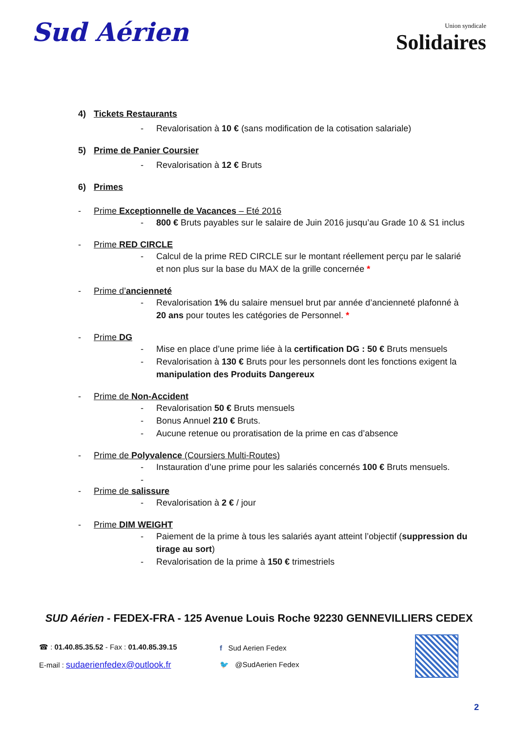Sud Aérien
Union syndicale
Solidaires
4) Tickets Restaurants
- Revalorisation à 10 € (sans modification de la cotisation salariale)
5) Prime de Panier Coursier
- Revalorisation à 12 € Bruts
6) Primes
- Prime Exceptionnelle de Vacances – Eté 2016
- 800 € Bruts payables sur le salaire de Juin 2016 jusqu’au Grade 10 & S1 inclus
- Prime RED CIRCLE
- Calcul de la prime RED CIRCLE sur le montant réellement perçu par le salarié et non plus sur la base du MAX de la grille concernée *
- Prime d’ancienneté
- Revalorisation 1% du salaire mensuel brut par année d’ancienneté plafonné à 20 ans pour toutes les catégories de Personnel. *
- Prime DG
- Mise en place d’une prime liée à la certification DG : 50 € Bruts mensuels
- Revalorisation à 130 € Bruts pour les personnels dont les fonctions exigent la manipulation des Produits Dangereux
- Prime de Non-Accident
- Revalorisation 50 € Bruts mensuels
- Bonus Annuel 210 € Bruts.
- Aucune retenue ou proratisation de la prime en cas d’absence
- Prime de Polyvalence (Coursiers Multi-Routes)
- Instauration d’une prime pour les salariés concernés 100 € Bruts mensuels.
-
- Prime de salissure
- Revalorisation à 2 € / jour
- Prime DIM WEIGHT
- Paiement de la prime à tous les salariés ayant atteint l’objectif (suppression du tirage au sort)
- Revalorisation de la prime à 150 € trimestriels
SUD Aérien - FEDEX-FRA - 125 Avenue Louis Roche 92230 GENNEVILLIERS CEDEX
☎ : 01.40.85.35.52 - Fax : 01.40.85.39.15
E-mail : sudaerienfedex@outlook.fr
f Sud Aerien Fedex
🐦 @SudAerien Fedex
2